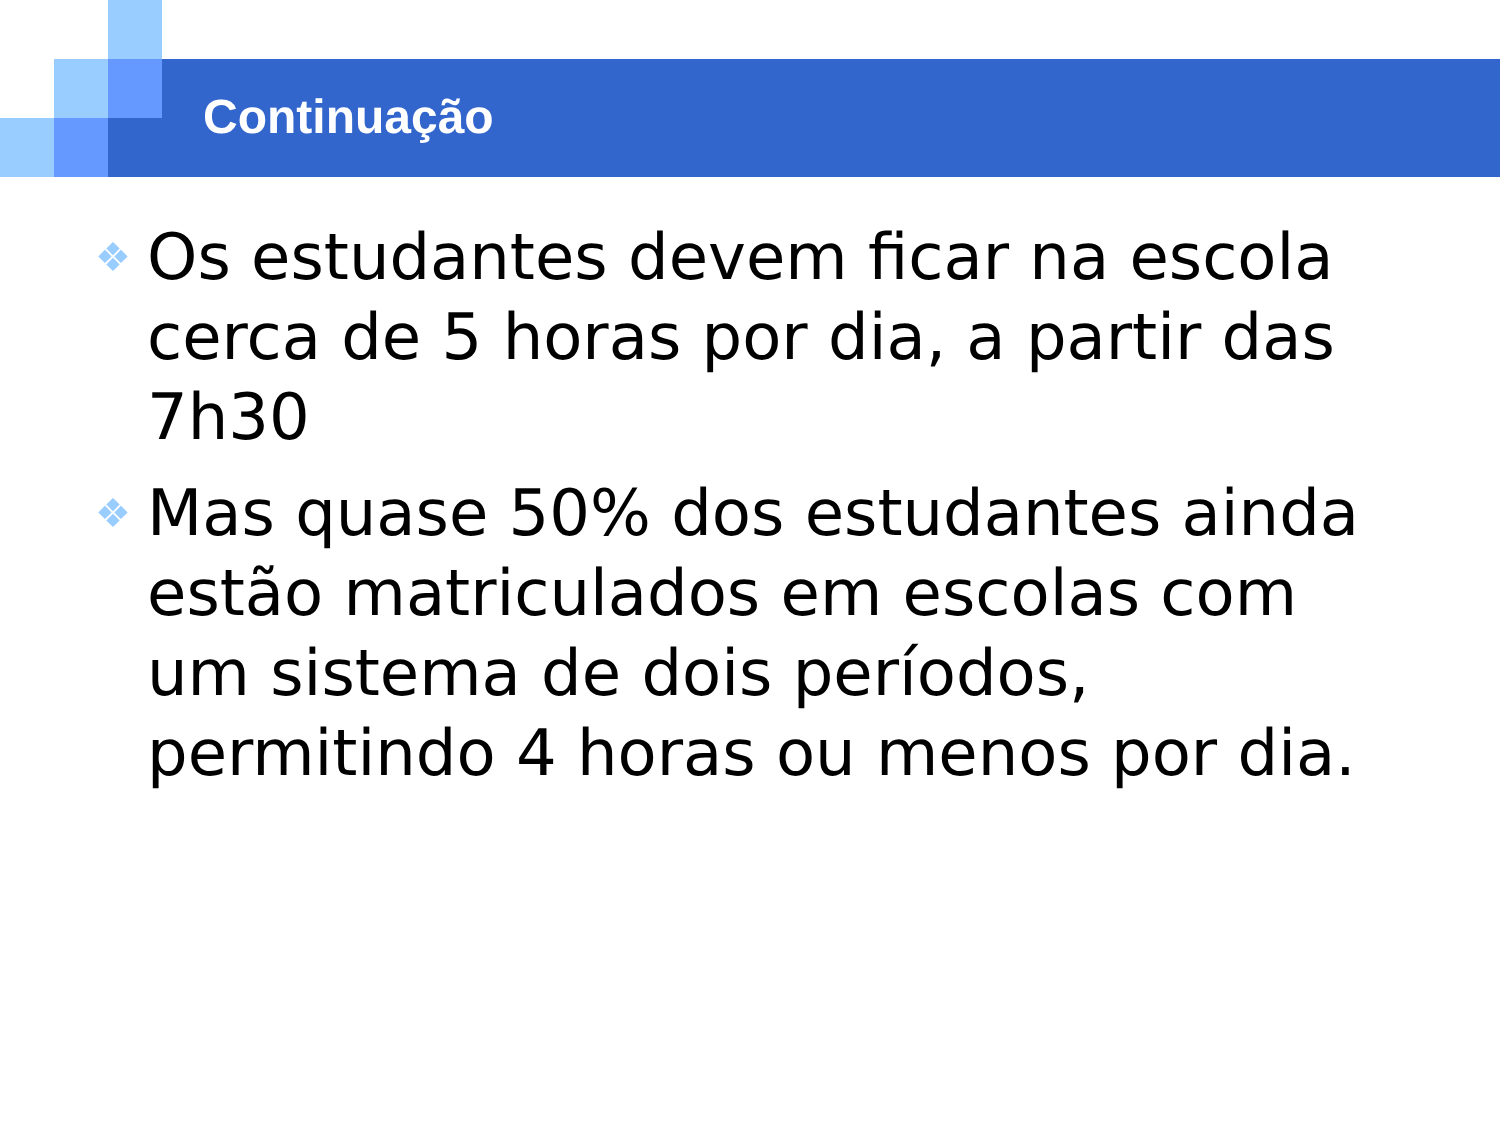Continuação
❖ Os estudantes devem ficar na escola cerca de 5 horas por dia, a partir das 7h30
❖ Mas quase 50% dos estudantes ainda estão matriculados em escolas com um sistema de dois períodos, permitindo 4 horas ou menos por dia.